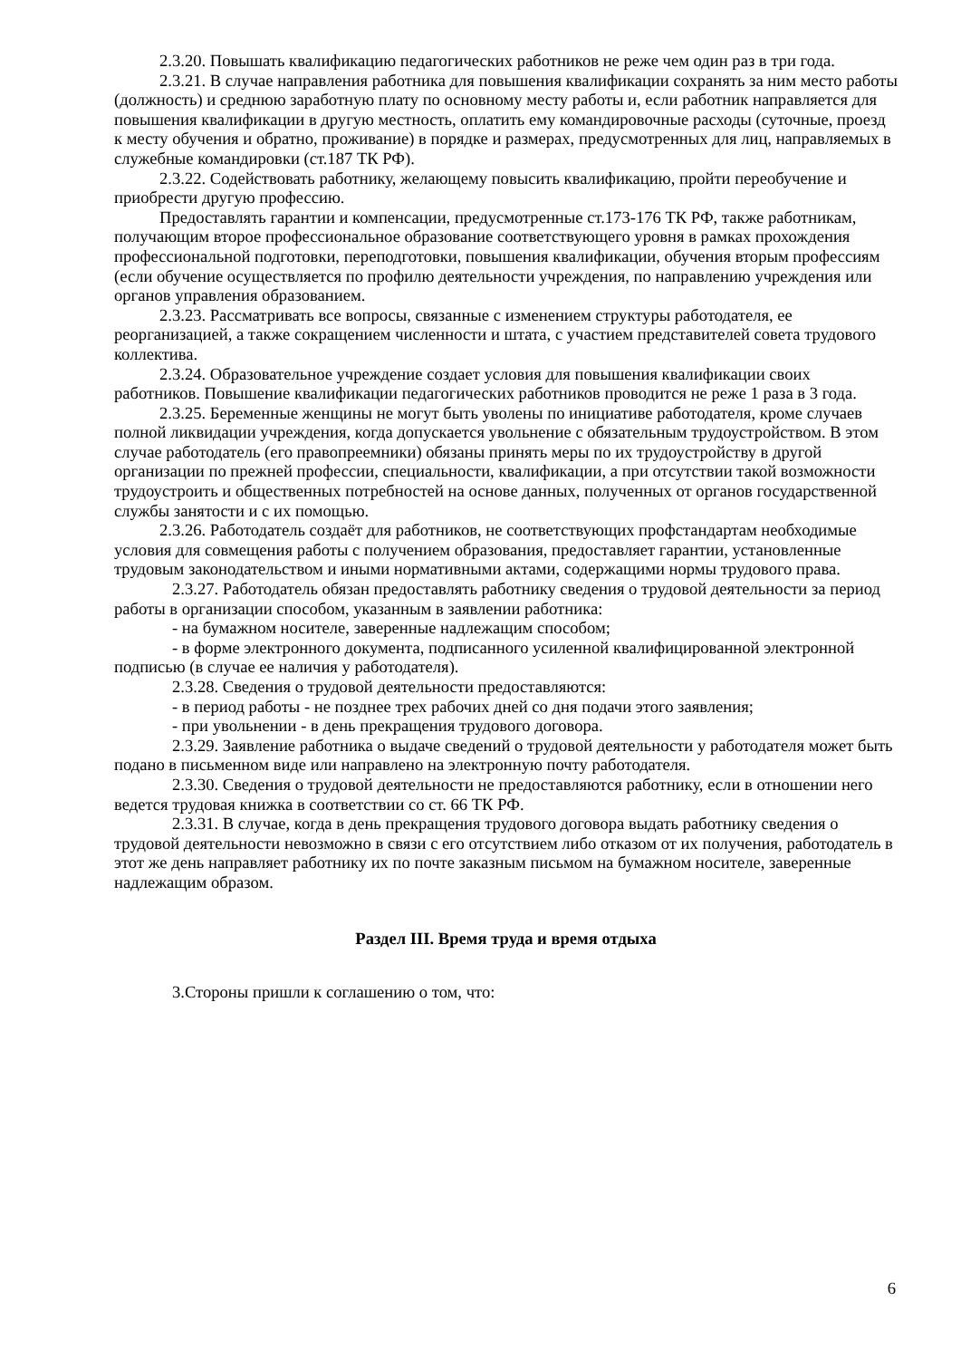2.3.20. Повышать квалификацию педагогических работников не реже чем один раз в три года.
2.3.21. В случае направления работника для повышения квалификации сохранять за ним место работы (должность) и среднюю заработную плату по основному месту работы и, если работник направляется для повышения квалификации в другую местность, оплатить ему командировочные расходы (суточные, проезд к месту обучения и обратно, проживание) в порядке и размерах, предусмотренных для лиц, направляемых в служебные командировки (ст.187 ТК РФ).
2.3.22. Содействовать работнику, желающему повысить квалификацию, пройти переобучение и приобрести другую профессию.
Предоставлять гарантии и компенсации, предусмотренные ст.173-176 ТК РФ, также работникам, получающим второе профессиональное образование соответствующего уровня в рамках прохождения профессиональной подготовки, переподготовки, повышения квалификации, обучения вторым профессиям (если обучение осуществляется по профилю деятельности учреждения, по направлению учреждения или органов управления образованием.
2.3.23. Рассматривать все вопросы, связанные с изменением структуры работодателя, ее реорганизацией, а также сокращением численности и штата, с участием представителей совета трудового коллектива.
2.3.24. Образовательное учреждение создает условия для повышения квалификации своих работников. Повышение квалификации педагогических работников проводится не реже 1 раза в 3 года.
2.3.25. Беременные женщины не могут быть уволены по инициативе работодателя, кроме случаев полной ликвидации учреждения, когда допускается увольнение с обязательным трудоустройством. В этом случае работодатель (его правопреемники) обязаны принять меры по их трудоустройству в другой организации по прежней профессии, специальности, квалификации, а при отсутствии такой возможности трудоустроить и общественных потребностей на основе данных, полученных от органов государственной службы занятости и с их помощью.
2.3.26. Работодатель создаёт для работников, не соответствующих профстандартам необходимые условия для совмещения работы с получением образования, предоставляет гарантии, установленные трудовым законодательством и иными нормативными актами, содержащими нормы трудового права.
2.3.27. Работодатель обязан предоставлять работнику сведения о трудовой деятельности за период работы в организации способом, указанным в заявлении работника:
- на бумажном носителе, заверенные надлежащим способом;
- в форме электронного документа, подписанного усиленной квалифицированной электронной подписью (в случае ее наличия у работодателя).
2.3.28. Сведения о трудовой деятельности предоставляются:
- в период работы - не позднее трех рабочих дней со дня подачи этого заявления;
- при увольнении - в день прекращения трудового договора.
2.3.29. Заявление работника о выдаче сведений о трудовой деятельности у работодателя может быть подано в письменном виде или направлено на электронную почту работодателя.
2.3.30. Сведения о трудовой деятельности не предоставляются работнику, если в отношении него ведется трудовая книжка в соответствии со ст. 66 ТК РФ.
2.3.31. В случае, когда в день прекращения трудового договора выдать работнику сведения о трудовой деятельности невозможно в связи с его отсутствием либо отказом от их получения, работодатель в этот же день направляет работнику их по почте заказным письмом на бумажном носителе, заверенные надлежащим образом.
Раздел III. Время труда и время отдыха
3.Стороны пришли к соглашению о том, что:
6